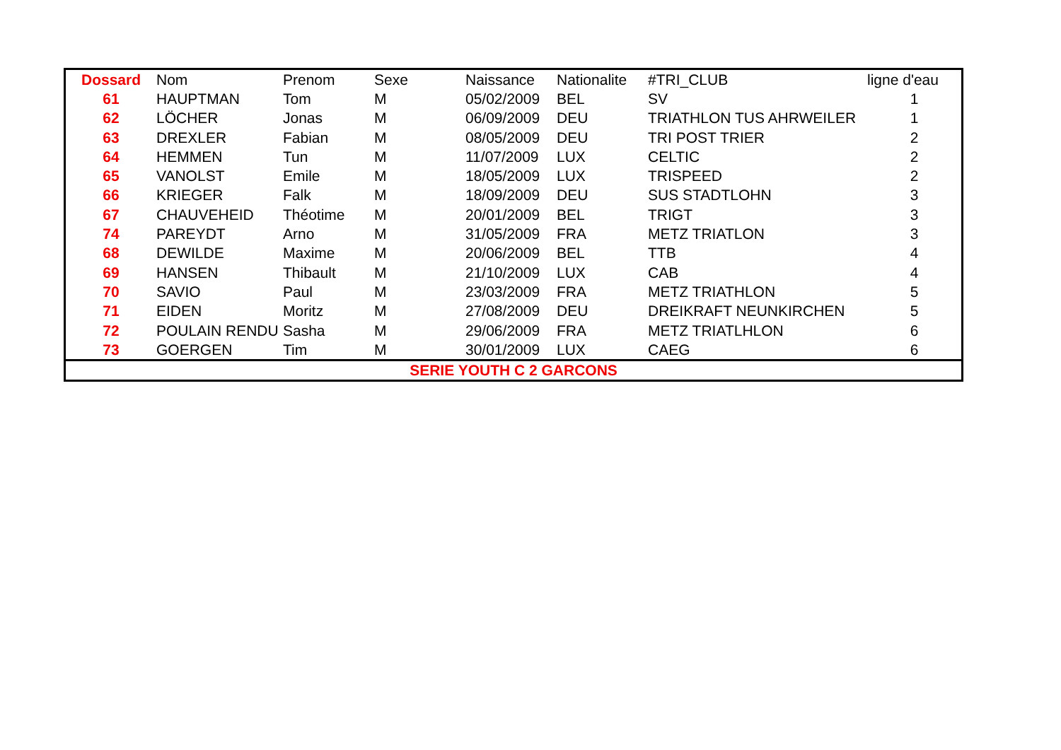| Dossard | Nom | Prenom | Sexe | Naissance | Nationalite | #TRI_CLUB | ligne d'eau |
| --- | --- | --- | --- | --- | --- | --- | --- |
| 61 | HAUPTMAN | Tom | M | 05/02/2009 | BEL | SV | 1 |
| 62 | LÖCHER | Jonas | M | 06/09/2009 | DEU | TRIATHLON TUS AHRWEILER | 1 |
| 63 | DREXLER | Fabian | M | 08/05/2009 | DEU | TRI POST TRIER | 2 |
| 64 | HEMMEN | Tun | M | 11/07/2009 | LUX | CELTIC | 2 |
| 65 | VANOLST | Emile | M | 18/05/2009 | LUX | TRISPEED | 2 |
| 66 | KRIEGER | Falk | M | 18/09/2009 | DEU | SUS STADTLOHN | 3 |
| 67 | CHAUVEHEID | Théotime | M | 20/01/2009 | BEL | TRIGT | 3 |
| 74 | PAREYDT | Arno | M | 31/05/2009 | FRA | METZ TRIATLON | 3 |
| 68 | DEWILDE | Maxime | M | 20/06/2009 | BEL | TTB | 4 |
| 69 | HANSEN | Thibault | M | 21/10/2009 | LUX | CAB | 4 |
| 70 | SAVIO | Paul | M | 23/03/2009 | FRA | METZ TRIATHLON | 5 |
| 71 | EIDEN | Moritz | M | 27/08/2009 | DEU | DREIKRAFT NEUNKIRCHEN | 5 |
| 72 | POULAIN RENDU | Sasha | M | 29/06/2009 | FRA | METZ TRIATLHLON | 6 |
| 73 | GOERGEN | Tim | M | 30/01/2009 | LUX | CAEG | 6 |
SERIE YOUTH C 2 GARCONS